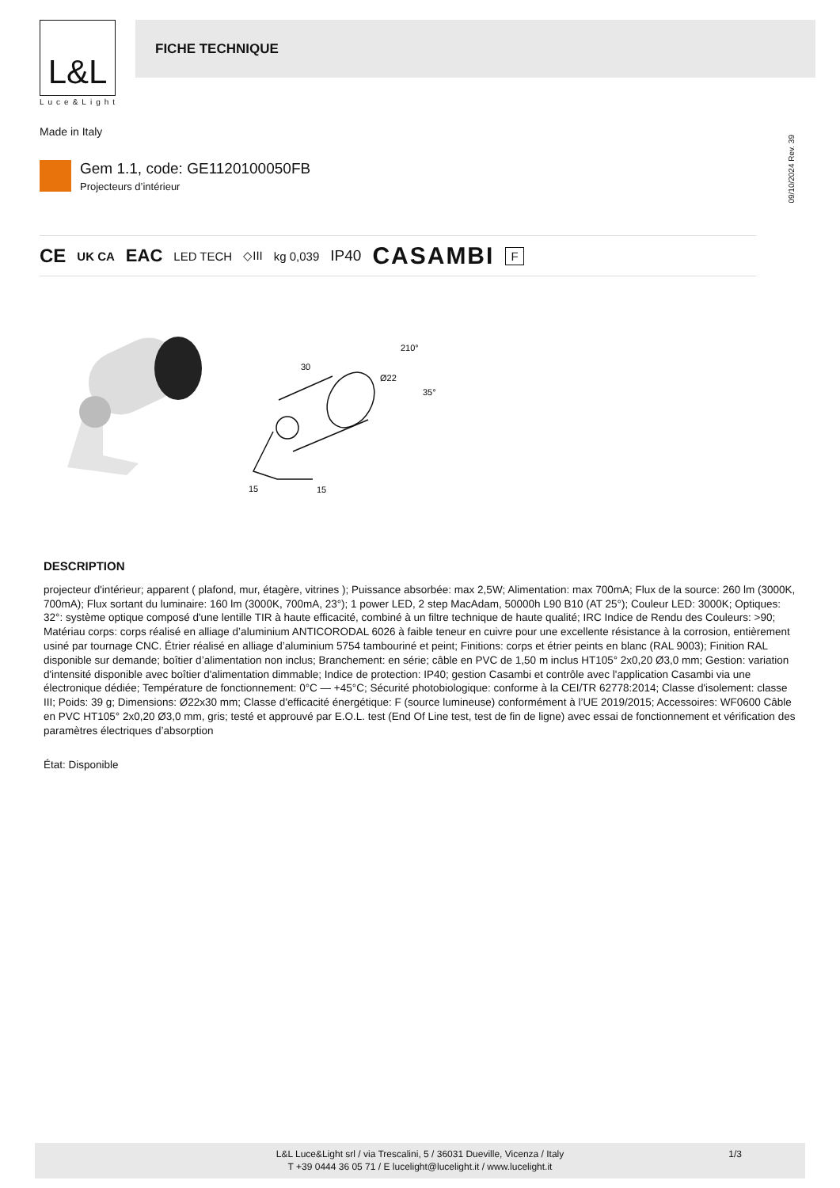L&L
Luce&Light
FICHE TECHNIQUE
Made in Italy
Gem 1.1, code: GE1120100050FB
Projecteurs d’intérieur
09/10/2024 Rev. 39
CE UK CA EAC LED TECH ◇III kg 0,039 IP40 CASAMBI F
30
Ø22
210°
35°
15
15
DESCRIPTION
projecteur d'intérieur; apparent ( plafond, mur, étagère, vitrines ); Puissance absorbée: max 2,5W; Alimentation: max 700mA; Flux de la source: 260 lm (3000K, 700mA); Flux sortant du luminaire: 160 lm (3000K, 700mA, 23°); 1 power LED, 2 step MacAdam, 50000h L90 B10 (AT 25°); Couleur LED: 3000K; Optiques: 32°: système optique composé d'une lentille TIR à haute efficacité, combiné à un filtre technique de haute qualité; IRC Indice de Rendu des Couleurs: >90; Matériau corps: corps réalisé en alliage d’aluminium ANTICORODAL 6026 à faible teneur en cuivre pour une excellente résistance à la corrosion, entièrement usiné par tournage CNC. Étrier réalisé en alliage d’aluminium 5754 tambouriné et peint; Finitions: corps et étrier peints en blanc (RAL 9003); Finition RAL disponible sur demande; boîtier d’alimentation non inclus; Branchement: en série; câble en PVC de 1,50 m inclus HT105° 2x0,20 Ø3,0 mm; Gestion: variation d'intensité disponible avec boîtier d'alimentation dimmable; Indice de protection: IP40; gestion Casambi et contrôle avec l'application Casambi via une électronique dédiée; Température de fonctionnement: 0°C — +45°C; Sécurité photobiologique: conforme à la CEI/TR 62778:2014; Classe d'isolement: classe III; Poids: 39 g; Dimensions: Ø22x30 mm; Classe d'efficacité énergétique: F (source lumineuse) conformément à l’UE 2019/2015; Accessoires: WF0600 Câble en PVC HT105° 2x0,20 Ø3,0 mm, gris; testé et approuvé par E.O.L. test (End Of Line test, test de fin de ligne) avec essai de fonctionnement et vérification des paramètres électriques d’absorption
État: Disponible
L&L Luce&Light srl / via Trescalini, 5 / 36031 Dueville, Vicenza / Italy
T +39 0444 36 05 71 / E lucelight@lucelight.it / www.lucelight.it
1/3